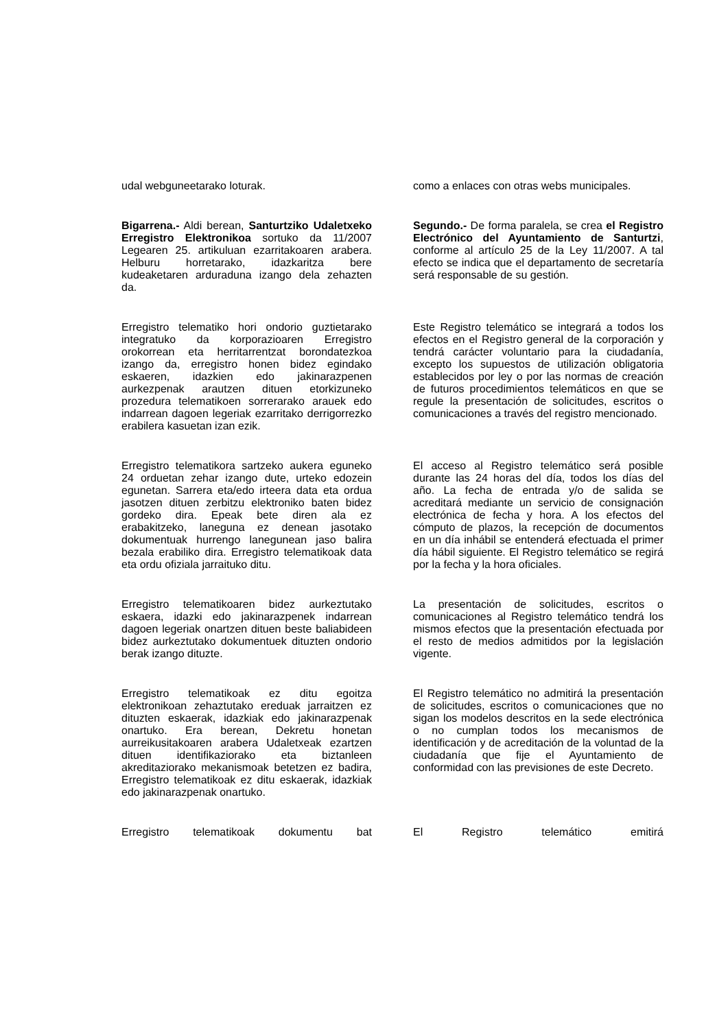udal webguneetarako loturak. como a enlaces con otras webs municipales.
Bigarrena.- Aldi berean, Santurtziko Udaletxeko Erregistro Elektronikoa sortuko da 11/2007 Legearen 25. artikuluan ezarritakoaren arabera. Helburu horretarako, idazkaritza bere kudeaketaren arduraduna izango dela zehazten da.
Segundo.- De forma paralela, se crea el Registro Electrónico del Ayuntamiento de Santurtzi, conforme al artículo 25 de la Ley 11/2007. A tal efecto se indica que el departamento de secretaría será responsable de su gestión.
Erregistro telematiko hori ondorio guztietarako integratuko da korporazioaren Erregistro orokorrean eta herritarrentzat borondatezkoa izango da, erregistro honen bidez egindako eskaeren, idazkien edo jakinarazpenen aurkezpenak arautzen dituen etorkizuneko prozedura telematikoen sorrerarako arauek edo indarrean dagoen legeriak ezarritako derrigorrezko erabilera kasuetan izan ezik.
Este Registro telemático se integrará a todos los efectos en el Registro general de la corporación y tendrá carácter voluntario para la ciudadanía, excepto los supuestos de utilización obligatoria establecidos por ley o por las normas de creación de futuros procedimientos telemáticos en que se regule la presentación de solicitudes, escritos o comunicaciones a través del registro mencionado.
Erregistro telematikora sartzeko aukera eguneko 24 orduetan zehar izango dute, urteko edozein egunetan. Sarrera eta/edo irteera data eta ordua jasotzen dituen zerbitzu elektroniko baten bidez gordeko dira. Epeak bete diren ala ez erabakitzeko, laneguna ez denean jasotako dokumentuak hurrengo lanegunean jaso balira bezala erabiliko dira. Erregistro telematikoak data eta ordu ofiziala jarraituko ditu.
El acceso al Registro telemático será posible durante las 24 horas del día, todos los días del año. La fecha de entrada y/o de salida se acreditará mediante un servicio de consignación electrónica de fecha y hora. A los efectos del cómputo de plazos, la recepción de documentos en un día inhábil se entenderá efectuada el primer día hábil siguiente. El Registro telemático se regirá por la fecha y la hora oficiales.
Erregistro telematikoaren bidez aurkeztutako eskaera, idazki edo jakinarazpenek indarrean dagoen legeriak onartzen dituen beste baliabideen bidez aurkeztutako dokumentuek dituzten ondorio berak izango dituzte.
La presentación de solicitudes, escritos o comunicaciones al Registro telemático tendrá los mismos efectos que la presentación efectuada por el resto de medios admitidos por la legislación vigente.
Erregistro telematikoak ez ditu egoitza elektronikoan zehaztutako ereduak jarraitzen ez dituzten eskaerak, idazkiak edo jakinarazpenak onartuko. Era berean, Dekretu honetan aurreikusitakoaren arabera Udaletxeak ezartzen dituen identifikaziorako eta biztanleen akreditaziorako mekanismoak betetzen ez badira, Erregistro telematikoak ez ditu eskaerak, idazkiak edo jakinarazpenak onartuko.
El Registro telemático no admitirá la presentación de solicitudes, escritos o comunicaciones que no sigan los modelos descritos en la sede electrónica o no cumplan todos los mecanismos de identificación y de acreditación de la voluntad de la ciudadanía que fije el Ayuntamiento de conformidad con las previsiones de este Decreto.
Erregistro telematikoak dokumentu bat El Registro telemático emitirá